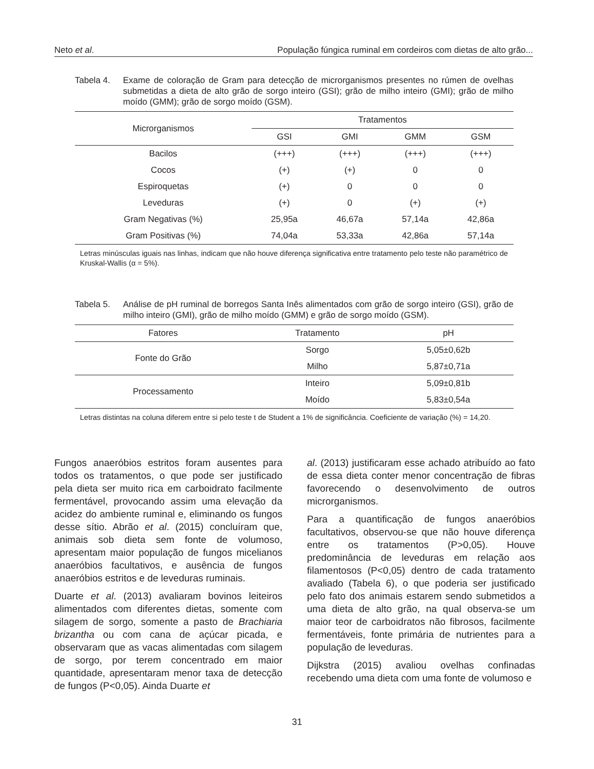Neto et al. População fúngica ruminal em cordeiros com dietas de alto grão...
Tabela 4. Exame de coloração de Gram para detecção de microrganismos presentes no rúmen de ovelhas submetidas a dieta de alto grão de sorgo inteiro (GSI); grão de milho inteiro (GMI); grão de milho moído (GMM); grão de sorgo moído (GSM).
| Microrganismos | Tratamentos | | | |
| --- | --- | --- | --- | --- |
| | GSI | GMI | GMM | GSM |
| Bacilos | (+++) | (+++) | (+++) | (+++) |
| Cocos | (+) | (+) | 0 | 0 |
| Espiroquetas | (+) | 0 | 0 | 0 |
| Leveduras | (+) | 0 | (+) | (+) |
| Gram Negativas (%) | 25,95a | 46,67a | 57,14a | 42,86a |
| Gram Positivas (%) | 74,04a | 53,33a | 42,86a | 57,14a |
Letras minúsculas iguais nas linhas, indicam que não houve diferença significativa entre tratamento pelo teste não paramétrico de Kruskal-Wallis (α = 5%).
Tabela 5. Análise de pH ruminal de borregos Santa Inês alimentados com grão de sorgo inteiro (GSI), grão de milho inteiro (GMI), grão de milho moído (GMM) e grão de sorgo moído (GSM).
| Fatores | Tratamento | pH |
| --- | --- | --- |
| Fonte do Grão | Sorgo | 5,05±0,62b |
| | Milho | 5,87±0,71a |
| Processamento | Inteiro | 5,09±0,81b |
| | Moído | 5,83±0,54a |
Letras distintas na coluna diferem entre si pelo teste t de Student a 1% de significância. Coeficiente de variação (%) = 14,20.
Fungos anaeróbios estritos foram ausentes para todos os tratamentos, o que pode ser justificado pela dieta ser muito rica em carboidrato facilmente fermentável, provocando assim uma elevação da acidez do ambiente ruminal e, eliminando os fungos desse sítio. Abrão et al. (2015) concluíram que, animais sob dieta sem fonte de volumoso, apresentam maior população de fungos micelianos anaeróbios facultativos, e ausência de fungos anaeróbios estritos e de leveduras ruminais.
Duarte et al. (2013) avaliaram bovinos leiteiros alimentados com diferentes dietas, somente com silagem de sorgo, somente a pasto de Brachiaria brizantha ou com cana de açúcar picada, e observaram que as vacas alimentadas com silagem de sorgo, por terem concentrado em maior quantidade, apresentaram menor taxa de detecção de fungos (P<0,05). Ainda Duarte et
al. (2013) justificaram esse achado atribuído ao fato de essa dieta conter menor concentração de fibras favorecendo o desenvolvimento de outros microrganismos.
Para a quantificação de fungos anaeróbios facultativos, observou-se que não houve diferença entre os tratamentos (P>0,05). Houve predominância de leveduras em relação aos filamentosos (P<0,05) dentro de cada tratamento avaliado (Tabela 6), o que poderia ser justificado pelo fato dos animais estarem sendo submetidos a uma dieta de alto grão, na qual observa-se um maior teor de carboidratos não fibrosos, facilmente fermentáveis, fonte primária de nutrientes para a população de leveduras.
Dijkstra (2015) avaliou ovelhas confinadas recebendo uma dieta com uma fonte de volumoso e
31